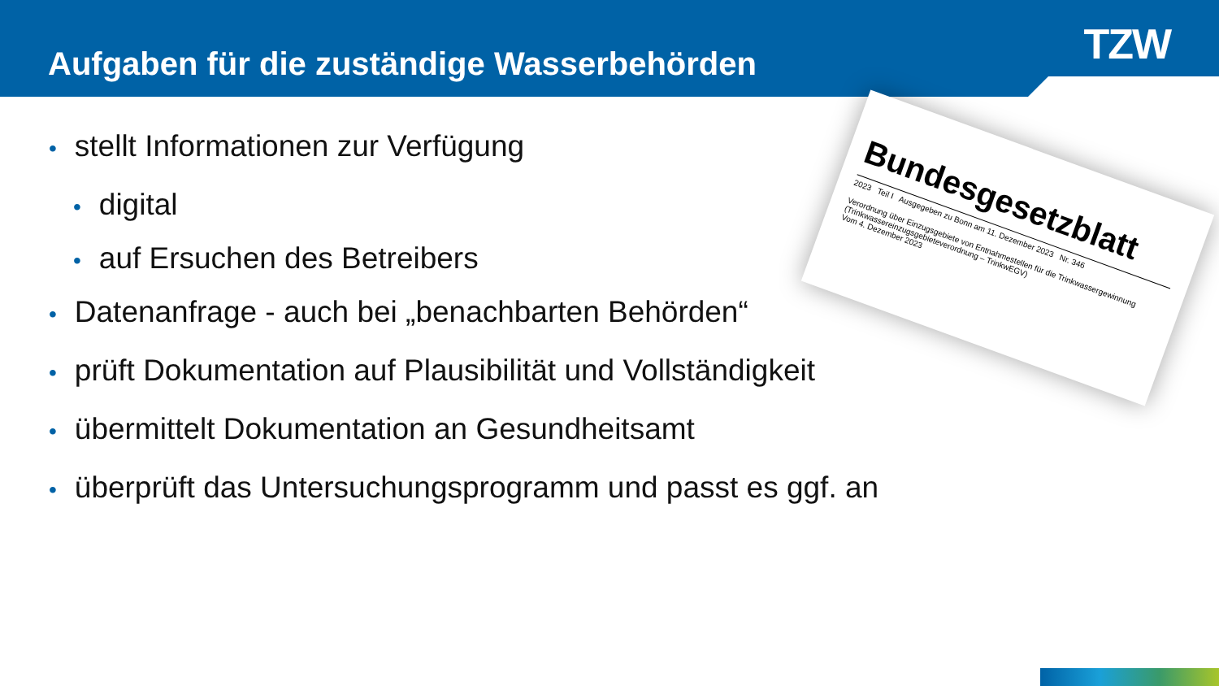TZW
Aufgaben für die zuständige Wasserbehörden
• stellt Informationen zur Verfügung
• digital
• auf Ersuchen des Betreibers
• Datenanfrage - auch bei „benachbarten Behörden“
• prüft Dokumentation auf Plausibilität und Vollständigkeit
• übermittelt Dokumentation an Gesundheitsamt
• überprüft das Untersuchungsprogramm und passt es ggf. an
Bundesgesetzblatt
2023 Teil I Ausgegeben zu Bonn am 11. Dezember 2023 Nr. 346
Verordnung über Einzugsgebiete von Entnahmestellen für die Trinkwassergewinnung (Trinkwassereinzugsgebieteverordnung – TrinkwEGV)
Vom 4. Dezember 2023